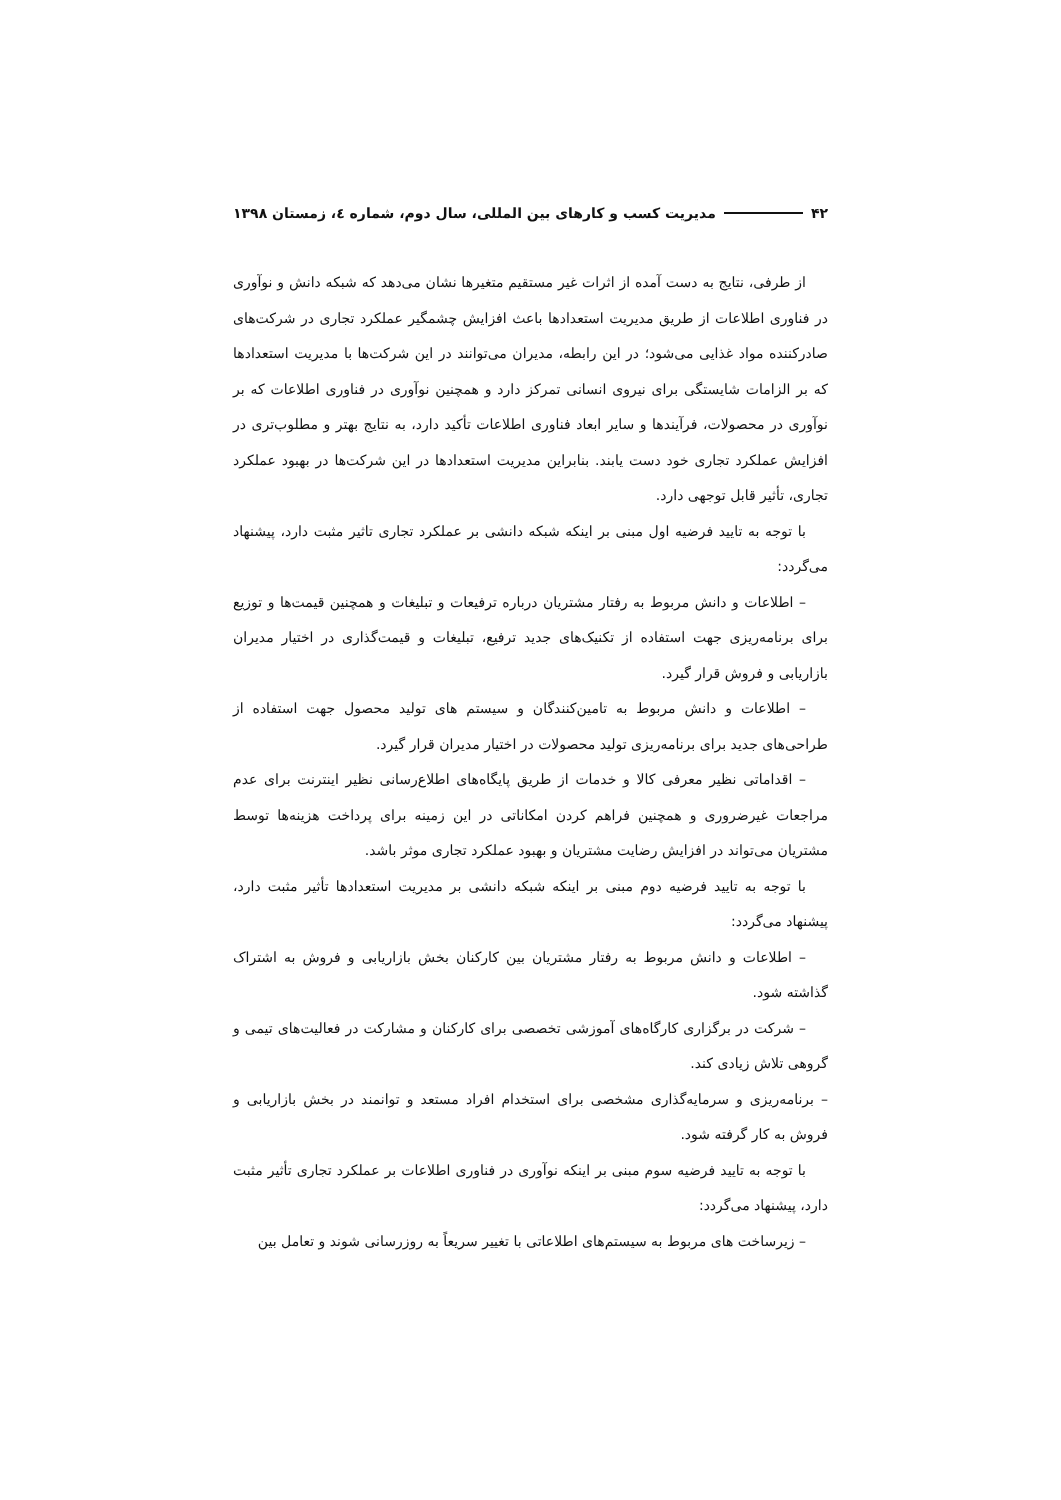۴۲ مدیریت کسب و کارهای بین المللی، سال دوم، شماره ٤، زمستان ۱۳۹۸
از طرفی، نتایج به دست آمده از اثرات غیر مستقیم متغیرها نشان می‌دهد که شبکه دانش و نوآوری در فناوری اطلاعات از طریق مدیریت استعدادها باعث افزایش چشمگیر عملکرد تجاری در شرکت‌های صادرکننده مواد غذایی می‌شود؛ در این رابطه، مدیران می‌توانند در این شرکت‌ها با مدیریت استعدادها که بر الزامات شایستگی برای نیروی انسانی تمرکز دارد و همچنین نوآوری در فناوری اطلاعات که بر نوآوری در محصولات، فرآیندها و سایر ابعاد فناوری اطلاعات تأکید دارد، به نتایج بهتر و مطلوب‌تری در افزایش عملکرد تجاری خود دست یابند. بنابراین مدیریت استعدادها در این شرکت‌ها در بهبود عملکرد تجاری، تأثیر قابل توجهی دارد.
با توجه به تایید فرضیه اول مبنی بر اینکه شبکه دانشی بر عملکرد تجاری تاثیر مثبت دارد، پیشنهاد می‌گردد:
– اطلاعات و دانش مربوط به رفتار مشتریان درباره ترفیعات و تبلیغات و همچنین قیمت‌ها و توزیع برای برنامه‌ریزی جهت استفاده از تکنیک‌های جدید ترفیع، تبلیغات و قیمت‌گذاری در اختیار مدیران بازاریابی و فروش قرار گیرد.
– اطلاعات و دانش مربوط به تامین‌کنندگان و سیستم های تولید محصول جهت استفاده از طراحی‌های جدید برای برنامه‌ریزی تولید محصولات در اختیار مدیران قرار گیرد.
– اقداماتی نظیر معرفی کالا و خدمات از طریق پایگاه‌های اطلاع‌رسانی نظیر اینترنت برای عدم مراجعات غیرضروری و همچنین فراهم کردن امکاناتی در این زمینه برای پرداخت هزینه‌ها توسط مشتریان می‌تواند در افزایش رضایت مشتریان و بهبود عملکرد تجاری موثر باشد.
با توجه به تایید فرضیه دوم مبنی بر اینکه شبکه دانشی بر مدیریت استعدادها تأثیر مثبت دارد، پیشنهاد می‌گردد:
– اطلاعات و دانش مربوط به رفتار مشتریان بین کارکنان بخش بازاریابی و فروش به اشتراک گذاشته شود.
– شرکت در برگزاری کارگاه‌های آموزشی تخصصی برای کارکنان و مشارکت در فعالیت‌های تیمی و گروهی تلاش زیادی کند.
– برنامه‌ریزی و سرمایه‌گذاری مشخصی برای استخدام افراد مستعد و توانمند در بخش بازاریابی و فروش به کار گرفته شود.
با توجه به تایید فرضیه سوم مبنی بر اینکه نوآوری در فناوری اطلاعات بر عملکرد تجاری تأثیر مثبت دارد، پیشنهاد می‌گردد:
– زیرساخت های مربوط به سیستم‌های اطلاعاتی با تغییر سریعاً به روزرسانی شوند و تعامل بین